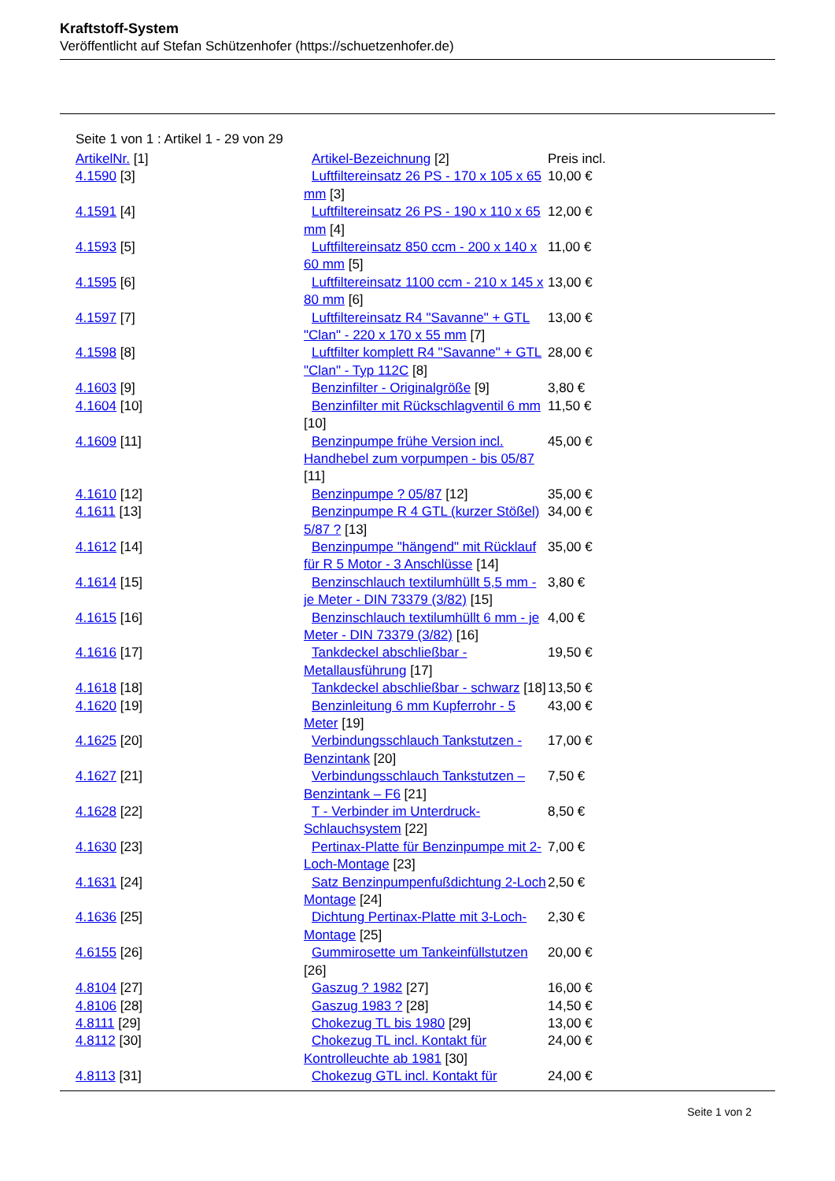Kraftstoff-System
Veröffentlicht auf Stefan Schützenhofer (https://schuetzenhofer.de)
Seite 1 von 1 : Artikel 1 - 29 von 29
| ArtikelNr. [1] | Artikel-Bezeichnung [2] | Preis incl. |
| --- | --- | --- |
| 4.1590 [3] | Luftfiltereinsatz 26 PS - 170 x 105 x 65 mm [3] | 10,00 € |
| 4.1591 [4] | Luftfiltereinsatz 26 PS - 190 x 110 x 65 mm [4] | 12,00 € |
| 4.1593 [5] | Luftfiltereinsatz 850 ccm - 200 x 140 x 60 mm [5] | 11,00 € |
| 4.1595 [6] | Luftfiltereinsatz 1100 ccm - 210 x 145 x 80 mm [6] | 13,00 € |
| 4.1597 [7] | Luftfiltereinsatz R4 "Savanne" + GTL "Clan" - 220 x 170 x 55 mm [7] | 13,00 € |
| 4.1598 [8] | Luftfilter komplett R4 "Savanne" + GTL "Clan" - Typ 112C [8] | 28,00 € |
| 4.1603 [9] | Benzinfilter - Originalgröße [9] | 3,80 € |
| 4.1604 [10] | Benzinfilter mit Rückschlagventil 6 mm [10] | 11,50 € |
| 4.1609 [11] | Benzinpumpe frühe Version incl. Handhebel zum vorpumpen - bis 05/87 [11] | 45,00 € |
| 4.1610 [12] | Benzinpumpe ? 05/87 [12] | 35,00 € |
| 4.1611 [13] | Benzinpumpe R 4 GTL (kurzer Stößel) 5/87 ? [13] | 34,00 € |
| 4.1612 [14] | Benzinpumpe "hängend" mit Rücklauf für R 5 Motor - 3 Anschlüsse [14] | 35,00 € |
| 4.1614 [15] | Benzinschlauch textilumhüllt 5,5 mm - je Meter - DIN 73379 (3/82) [15] | 3,80 € |
| 4.1615 [16] | Benzinschlauch textilumhüllt 6 mm - je Meter - DIN 73379 (3/82) [16] | 4,00 € |
| 4.1616 [17] | Tankdeckel abschließbar - Metallausführung [17] | 19,50 € |
| 4.1618 [18] | Tankdeckel abschließbar - schwarz [18] | 13,50 € |
| 4.1620 [19] | Benzinleitung 6 mm Kupferrohr - 5 Meter [19] | 43,00 € |
| 4.1625 [20] | Verbindungsschlauch Tankstutzen - Benzintank [20] | 17,00 € |
| 4.1627 [21] | Verbindungsschlauch Tankstutzen – Benzintank – F6 [21] | 7,50 € |
| 4.1628 [22] | T - Verbinder im Unterdruck-Schlauchsystem [22] | 8,50 € |
| 4.1630 [23] | Pertinax-Platte für Benzinpumpe mit 2-Loch-Montage [23] | 7,00 € |
| 4.1631 [24] | Satz Benzinpumpenfußdichtung 2-Loch Montage [24] | 2,50 € |
| 4.1636 [25] | Dichtung Pertinax-Platte mit 3-Loch-Montage [25] | 2,30 € |
| 4.6155 [26] | Gummirosette um Tankeinfüllstutzen [26] | 20,00 € |
| 4.8104 [27] | Gaszug ? 1982 [27] | 16,00 € |
| 4.8106 [28] | Gaszug 1983 ? [28] | 14,50 € |
| 4.8111 [29] | Chokezug TL bis 1980 [29] | 13,00 € |
| 4.8112 [30] | Chokezug TL incl. Kontakt für Kontrolleuchte ab 1981 [30] | 24,00 € |
| 4.8113 [31] | Chokezug GTL incl. Kontakt für | 24,00 € |
Seite 1 von 2